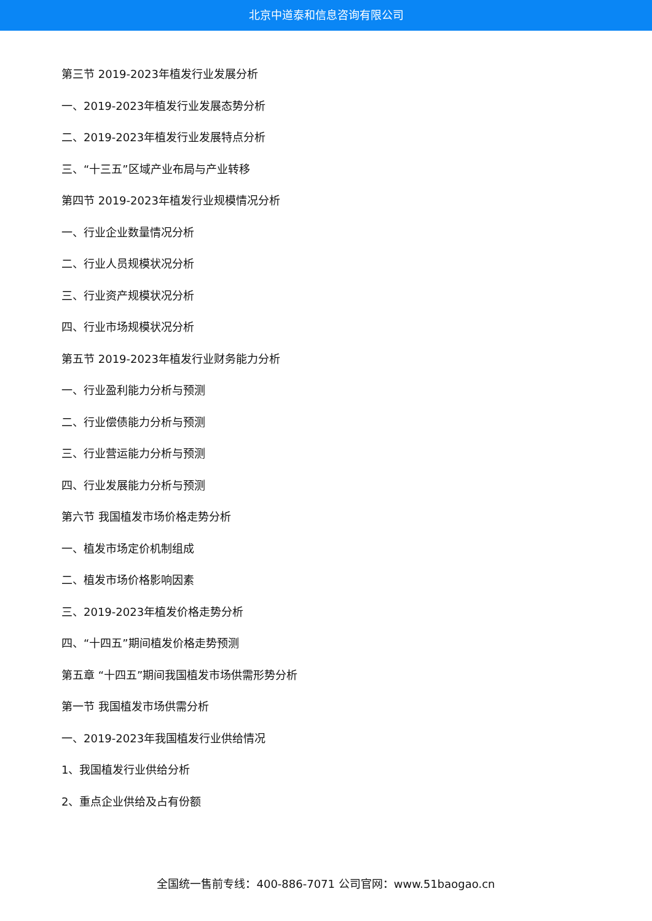北京中道泰和信息咨询有限公司
第三节 2019-2023年植发行业发展分析
一、2019-2023年植发行业发展态势分析
二、2019-2023年植发行业发展特点分析
三、“十三五”区域产业布局与产业转移
第四节 2019-2023年植发行业规模情况分析
一、行业企业数量情况分析
二、行业人员规模状况分析
三、行业资产规模状况分析
四、行业市场规模状况分析
第五节 2019-2023年植发行业财务能力分析
一、行业盈利能力分析与预测
二、行业偿债能力分析与预测
三、行业营运能力分析与预测
四、行业发展能力分析与预测
第六节 我国植发市场价格走势分析
一、植发市场定价机制组成
二、植发市场价格影响因素
三、2019-2023年植发价格走势分析
四、“十四五”期间植发价格走势预测
第五章 “十四五”期间我国植发市场供需形势分析
第一节 我国植发市场供需分析
一、2019-2023年我国植发行业供给情况
1、我国植发行业供给分析
2、重点企业供给及占有份额
全国统一售前专线：400-886-7071 公司官网：www.51baogao.cn